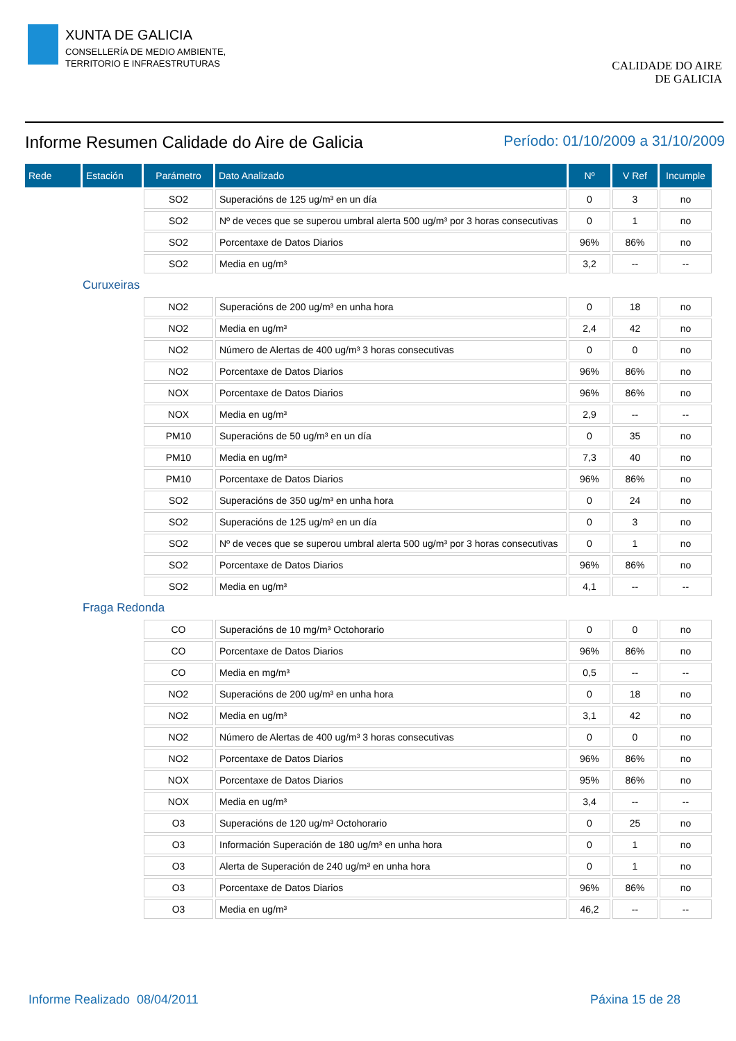XUNTA DE GALICIA
CONSELLERÍA DE MEDIO AMBIENTE,
TERRITORIO E INFRAESTRUTURAS
CALIDADE DO AIRE
DE GALICIA
Informe Resumen Calidade do Aire de Galicia
Período: 01/10/2009 a 31/10/2009
| Rede | Estación | Parámetro | Dato Analizado | Nº | V Ref | Incumple |
| --- | --- | --- | --- | --- | --- | --- |
| | | SO2 | Superacións de 125 ug/m³ en un día | 0 | 3 | no |
| | | SO2 | Nº de veces que se superou umbral alerta 500 ug/m³ por 3 horas consecutivas | 0 | 1 | no |
| | | SO2 | Porcentaxe de Datos Diarios | 96% | 86% | no |
| | | SO2 | Media en ug/m³ | 3,2 | -- | -- |
| | Curuxeiras | | | | | |
| | | NO2 | Superacións de 200 ug/m³ en unha hora | 0 | 18 | no |
| | | NO2 | Media en ug/m³ | 2,4 | 42 | no |
| | | NO2 | Número de Alertas de 400 ug/m³ 3 horas consecutivas | 0 | 0 | no |
| | | NO2 | Porcentaxe de Datos Diarios | 96% | 86% | no |
| | | NOX | Porcentaxe de Datos Diarios | 96% | 86% | no |
| | | NOX | Media en ug/m³ | 2,9 | -- | -- |
| | | PM10 | Superacións de 50 ug/m³ en un día | 0 | 35 | no |
| | | PM10 | Media en ug/m³ | 7,3 | 40 | no |
| | | PM10 | Porcentaxe de Datos Diarios | 96% | 86% | no |
| | | SO2 | Superacións de 350 ug/m³ en unha hora | 0 | 24 | no |
| | | SO2 | Superacións de 125 ug/m³ en un día | 0 | 3 | no |
| | | SO2 | Nº de veces que se superou umbral alerta 500 ug/m³ por 3 horas consecutivas | 0 | 1 | no |
| | | SO2 | Porcentaxe de Datos Diarios | 96% | 86% | no |
| | | SO2 | Media en ug/m³ | 4,1 | -- | -- |
| | Fraga Redonda | | | | | |
| | | CO | Superacións de 10 mg/m³ Octohorario | 0 | 0 | no |
| | | CO | Porcentaxe de Datos Diarios | 96% | 86% | no |
| | | CO | Media en mg/m³ | 0,5 | -- | -- |
| | | NO2 | Superacións de 200 ug/m³ en unha hora | 0 | 18 | no |
| | | NO2 | Media en ug/m³ | 3,1 | 42 | no |
| | | NO2 | Número de Alertas de 400 ug/m³ 3 horas consecutivas | 0 | 0 | no |
| | | NO2 | Porcentaxe de Datos Diarios | 96% | 86% | no |
| | | NOX | Porcentaxe de Datos Diarios | 95% | 86% | no |
| | | NOX | Media en ug/m³ | 3,4 | -- | -- |
| | | O3 | Superacións de 120 ug/m³ Octohorario | 0 | 25 | no |
| | | O3 | Información Superación de 180 ug/m³ en unha hora | 0 | 1 | no |
| | | O3 | Alerta de Superación de 240 ug/m³ en unha hora | 0 | 1 | no |
| | | O3 | Porcentaxe de Datos Diarios | 96% | 86% | no |
| | | O3 | Media en ug/m³ | 46,2 | -- | -- |
Informe Realizado 08/04/2011 Páxina 15 de 28